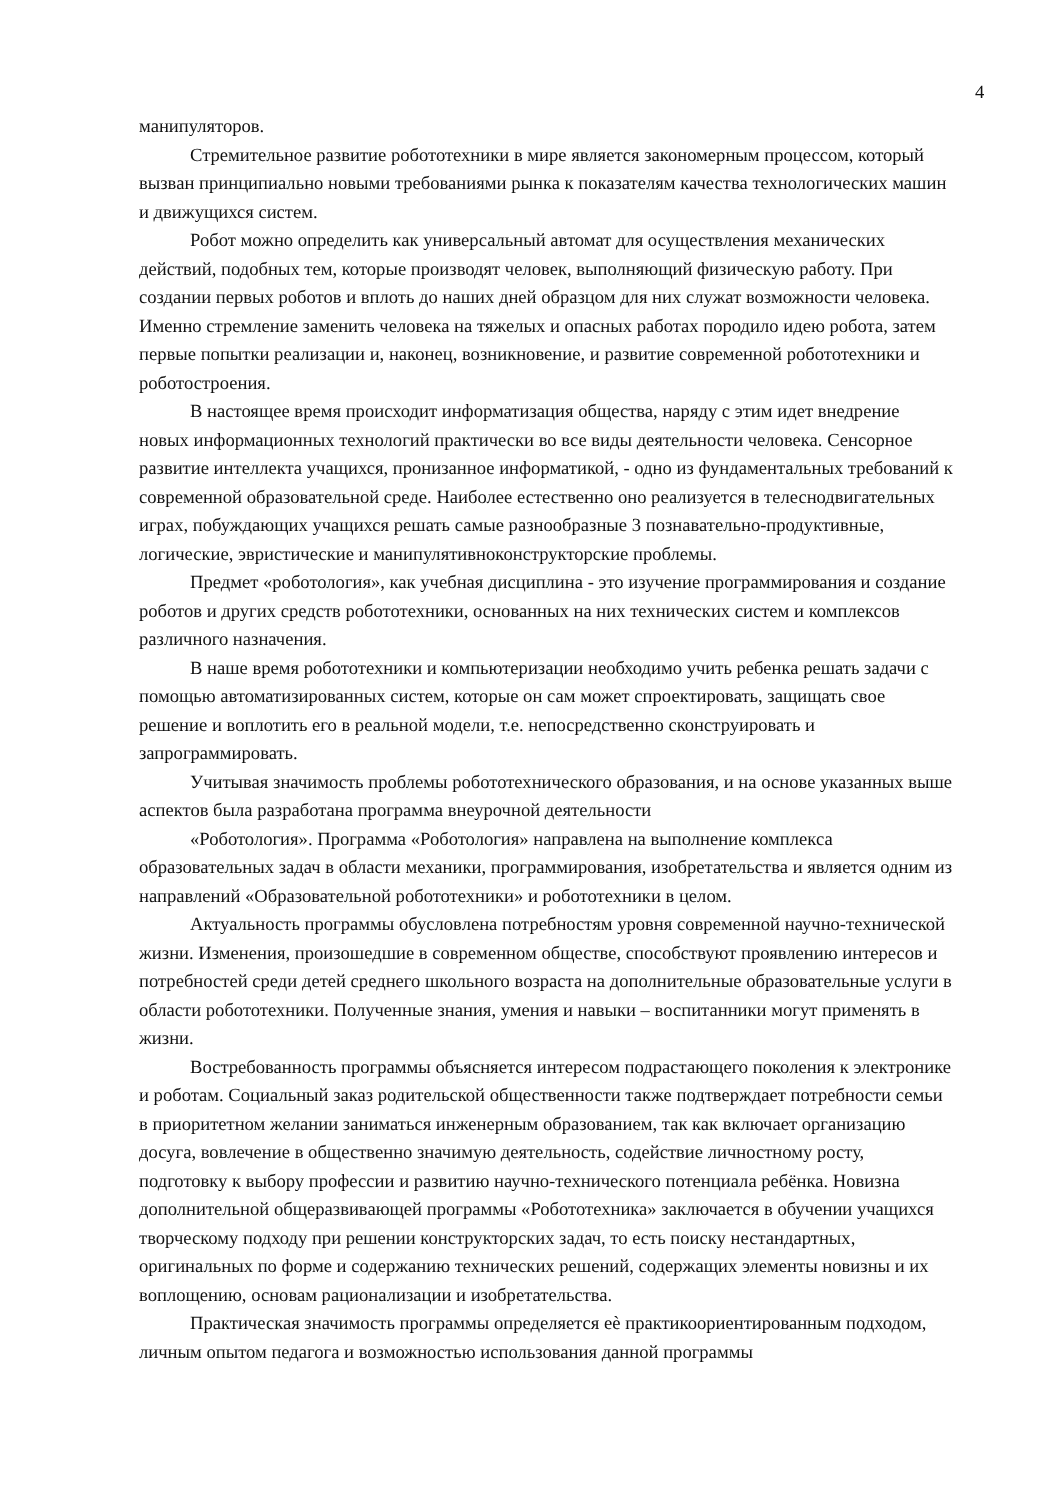4
манипуляторов.
Стремительное развитие робототехники в мире является закономерным процессом, который вызван принципиально новыми требованиями рынка к показателям качества технологических машин и движущихся систем.
Робот можно определить как универсальный автомат для осуществления механических действий, подобных тем, которые производят человек, выполняющий физическую работу. При создании первых роботов и вплоть до наших дней образцом для них служат возможности человека. Именно стремление заменить человека на тяжелых и опасных работах породило идею робота, затем первые попытки реализации и, наконец, возникновение, и развитие современной робототехники и роботостроения.
В настоящее время происходит информатизация общества, наряду с этим идет внедрение новых информационных технологий практически во все виды деятельности человека. Сенсорное развитие интеллекта учащихся, пронизанное информатикой, - одно из фундаментальных требований к современной образовательной среде. Наиболее естественно оно реализуется в телеснодвигательных играх, побуждающих учащихся решать самые разнообразные 3 познавательно-продуктивные, логические, эвристические и манипулятивноконструкторские проблемы.
Предмет «роботология», как учебная дисциплина - это изучение программирования и создание роботов и других средств робототехники, основанных на них технических систем и комплексов различного назначения.
В наше время робототехники и компьютеризации необходимо учить ребенка решать задачи с помощью автоматизированных систем, которые он сам может спроектировать, защищать свое решение и воплотить его в реальной модели, т.е. непосредственно сконструировать и запрограммировать.
Учитывая значимость проблемы робототехнического образования, и на основе указанных выше аспектов была разработана программа внеурочной деятельности
«Роботология». Программа «Роботология» направлена на выполнение комплекса образовательных задач в области механики, программирования, изобретательства и является одним из направлений «Образовательной робототехники» и робототехники в целом.
Актуальность программы обусловлена потребностям уровня современной научно-технической жизни. Изменения, произошедшие в современном обществе, способствуют проявлению интересов и потребностей среди детей среднего школьного возраста на дополнительные образовательные услуги в области робототехники. Полученные знания, умения и навыки – воспитанники могут применять в жизни.
Востребованность программы объясняется интересом подрастающего поколения к электронике и роботам. Социальный заказ родительской общественности также подтверждает потребности семьи в приоритетном желании заниматься инженерным образованием, так как включает организацию досуга, вовлечение в общественно значимую деятельность, содействие личностному росту, подготовку к выбору профессии и развитию научно-технического потенциала ребёнка. Новизна дополнительной общеразвивающей программы «Робототехника» заключается в обучении учащихся творческому подходу при решении конструкторских задач, то есть поиску нестандартных, оригинальных по форме и содержанию технических решений, содержащих элементы новизны и их воплощению, основам рационализации и изобретательства.
Практическая значимость программы определяется еѐ практикоориентированным подходом, личным опытом педагога и возможностью использования данной программы